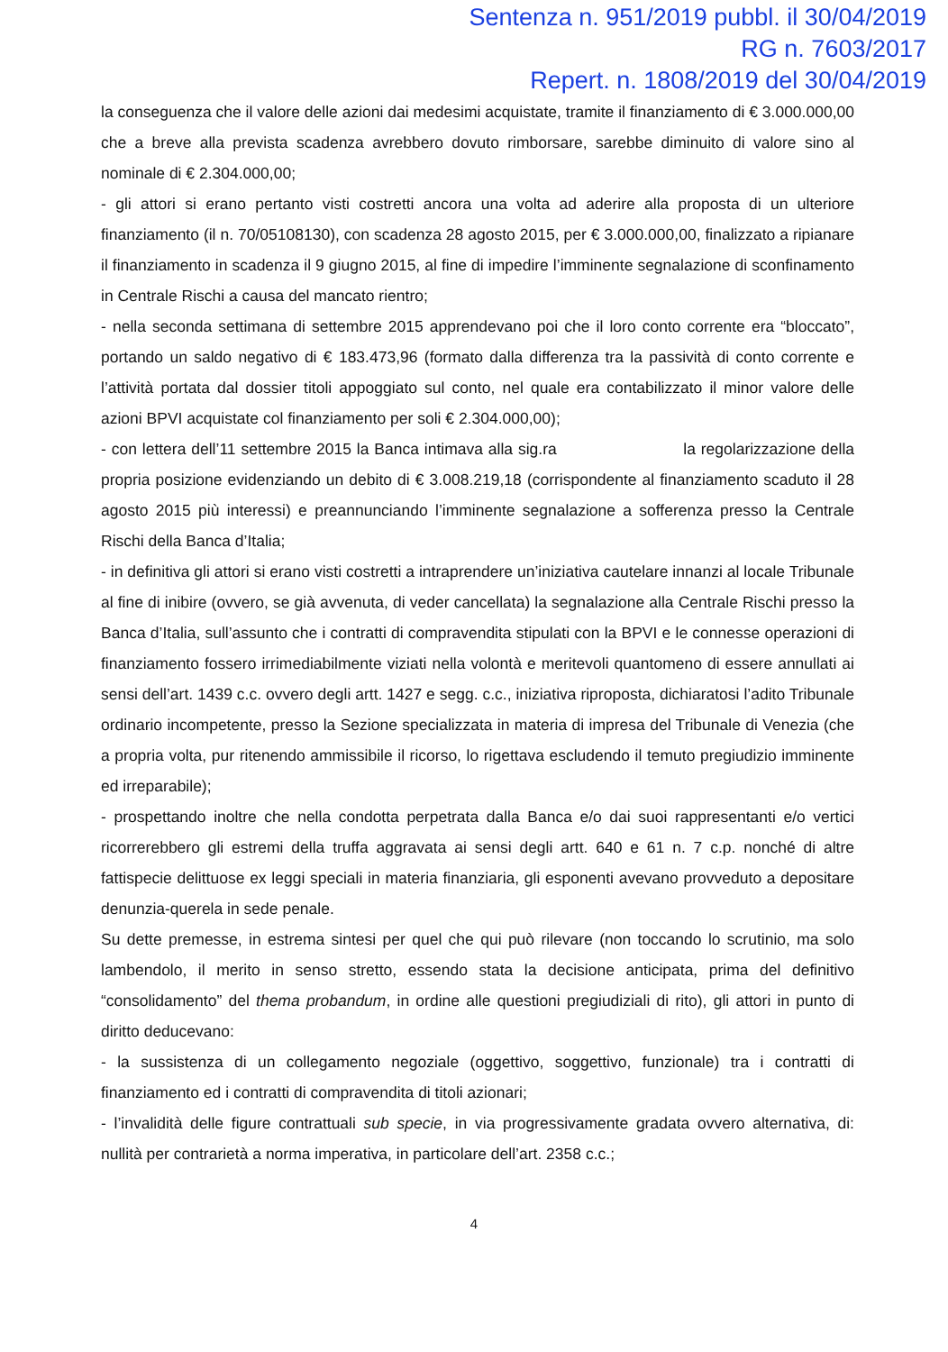Sentenza n. 951/2019 pubbl. il 30/04/2019
RG n. 7603/2017
Repert. n. 1808/2019 del 30/04/2019
la conseguenza che il valore delle azioni dai medesimi acquistate, tramite il finanziamento di € 3.000.000,00 che a breve alla prevista scadenza avrebbero dovuto rimborsare, sarebbe diminuito di valore sino al nominale di € 2.304.000,00;
- gli attori si erano pertanto visti costretti ancora una volta ad aderire alla proposta di un ulteriore finanziamento (il n. 70/05108130), con scadenza 28 agosto 2015, per € 3.000.000,00, finalizzato a ripianare il finanziamento in scadenza il 9 giugno 2015, al fine di impedire l’imminente segnalazione di sconfinamento in Centrale Rischi a causa del mancato rientro;
- nella seconda settimana di settembre 2015 apprendevano poi che il loro conto corrente era “bloccato”, portando un saldo negativo di € 183.473,96 (formato dalla differenza tra la passività di conto corrente e l’attività portata dal dossier titoli appoggiato sul conto, nel quale era contabilizzato il minor valore delle azioni BPVI acquistate col finanziamento per soli € 2.304.000,00);
- con lettera dell’11 settembre 2015 la Banca intimava alla sig.ra la regolarizzazione della propria posizione evidenziando un debito di € 3.008.219,18 (corrispondente al finanziamento scaduto il 28 agosto 2015 più interessi) e preannunciando l’imminente segnalazione a sofferenza presso la Centrale Rischi della Banca d’Italia;
- in definitiva gli attori si erano visti costretti a intraprendere un’iniziativa cautelare innanzi al locale Tribunale al fine di inibire (ovvero, se già avvenuta, di veder cancellata) la segnalazione alla Centrale Rischi presso la Banca d’Italia, sull’assunto che i contratti di compravendita stipulati con la BPVI e le connesse operazioni di finanziamento fossero irrimediabilmente viziati nella volontà e meritevoli quantomeno di essere annullati ai sensi dell’art. 1439 c.c. ovvero degli artt. 1427 e segg. c.c., iniziativa riproposta, dichiaratosi l’adito Tribunale ordinario incompetente, presso la Sezione specializzata in materia di impresa del Tribunale di Venezia (che a propria volta, pur ritenendo ammissibile il ricorso, lo rigettava escludendo il temuto pregiudizio imminente ed irreparabile);
- prospettando inoltre che nella condotta perpetrata dalla Banca e/o dai suoi rappresentanti e/o vertici ricorrerebbero gli estremi della truffa aggravata ai sensi degli artt. 640 e 61 n. 7 c.p. nonché di altre fattispecie delittuose ex leggi speciali in materia finanziaria, gli esponenti avevano provveduto a depositare denunzia-querela in sede penale.
Su dette premesse, in estrema sintesi per quel che qui può rilevare (non toccando lo scrutinio, ma solo lambendolo, il merito in senso stretto, essendo stata la decisione anticipata, prima del definitivo “consolidamento” del thema probandum, in ordine alle questioni pregiudiziali di rito), gli attori in punto di diritto deducevano:
- la sussistenza di un collegamento negoziale (oggettivo, soggettivo, funzionale) tra i contratti di finanziamento ed i contratti di compravendita di titoli azionari;
- l’invalidità delle figure contrattuali sub specie, in via progressivamente gradata ovvero alternativa, di: nullità per contrarietà a norma imperativa, in particolare dell’art. 2358 c.c.;
4